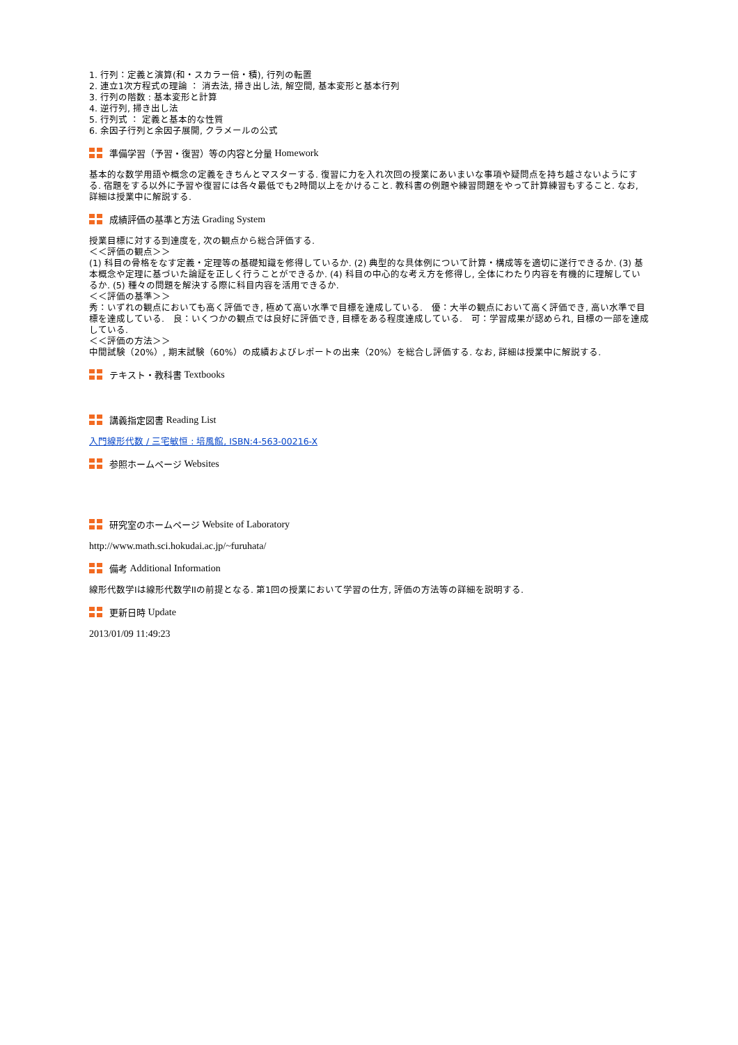1. 行列：定義と演算(和・スカラー倍・積), 行列の転置
2. 連立1次方程式の理論 ： 消去法, 掃き出し法, 解空間, 基本変形と基本行列
3. 行列の階数 : 基本変形と計算
4. 逆行列, 掃き出し法
5. 行列式 ： 定義と基本的な性質
6. 余因子行列と余因子展開, クラメールの公式
準備学習（予習・復習）等の内容と分量 Homework
基本的な数学用語や概念の定義をきちんとマスターする. 復習に力を入れ次回の授業にあいまいな事項や疑問点を持ち越さないようにする. 宿題をする以外に予習や復習には各々最低でも2時間以上をかけること. 教科書の例題や練習問題をやって計算練習もすること. なお, 詳細は授業中に解説する.
成績評価の基準と方法 Grading System
授業目標に対する到達度を, 次の観点から総合評価する.
＜＜評価の観点＞＞
(1) 科目の骨格をなす定義・定理等の基礎知識を修得しているか. (2) 典型的な具体例について計算・構成等を適切に遂行できるか. (3) 基本概念や定理に基づいた論証を正しく行うことができるか. (4) 科目の中心的な考え方を修得し, 全体にわたり内容を有機的に理解しているか. (5) 種々の問題を解決する際に科目内容を活用できるか.
＜＜評価の基準＞＞
秀：いずれの観点においても高く評価でき, 極めて高い水準で目標を達成している.　優：大半の観点において高く評価でき, 高い水準で目標を達成している.　良：いくつかの観点では良好に評価でき, 目標をある程度達成している.　可：学習成果が認められ, 目標の一部を達成している.
＜＜評価の方法＞＞
中間試験（20%）, 期末試験（60%）の成績およびレポートの出来（20%）を総合し評価する. なお, 詳細は授業中に解説する.
テキスト・教科書 Textbooks
講義指定図書 Reading List
入門線形代数 / 三宅敏恒 : 培風館, ISBN:4-563-00216-X
参照ホームページ Websites
研究室のホームページ Website of Laboratory
http://www.math.sci.hokudai.ac.jp/~furuhata/
備考 Additional Information
線形代数学Iは線形代数学IIの前提となる. 第1回の授業において学習の仕方, 評価の方法等の詳細を説明する.
更新日時 Update
2013/01/09 11:49:23